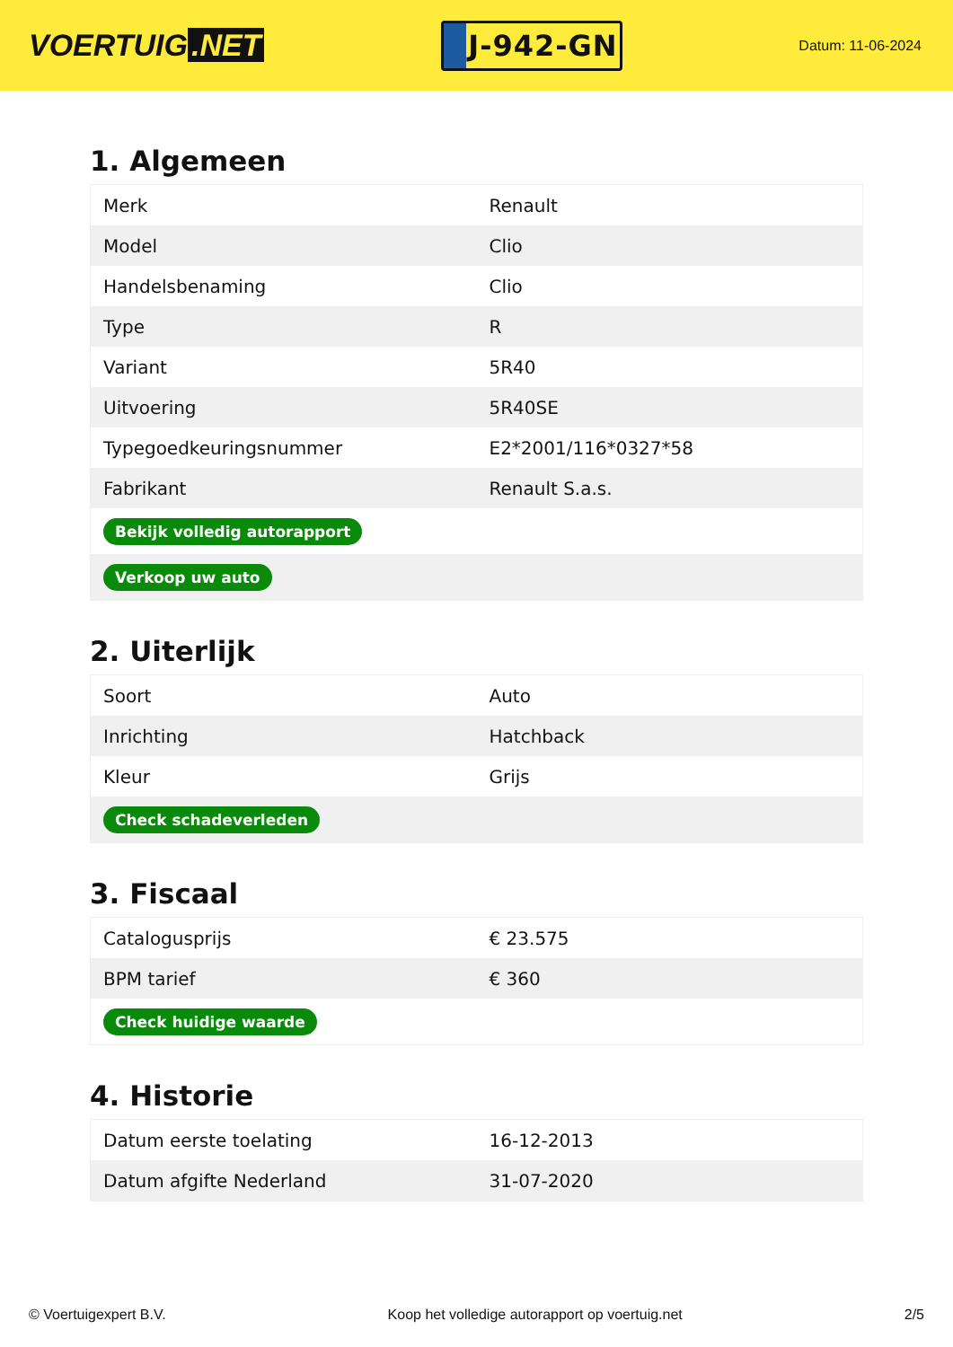VOERTUIG.NET
J-942-GN
Datum: 11-06-2024
1. Algemeen
| Merk | Renault |
| Model | Clio |
| Handelsbenaming | Clio |
| Type | R |
| Variant | 5R40 |
| Uitvoering | 5R40SE |
| Typegoedkeuringsnummer | E2*2001/116*0327*58 |
| Fabrikant | Renault S.a.s. |
| Bekijk volledig autorapport | |
| Verkoop uw auto | |
2. Uiterlijk
| Soort | Auto |
| Inrichting | Hatchback |
| Kleur | Grijs |
| Check schadeverleden | |
3. Fiscaal
| Catalogusprijs | € 23.575 |
| BPM tarief | € 360 |
| Check huidige waarde | |
4. Historie
| Datum eerste toelating | 16-12-2013 |
| Datum afgifte Nederland | 31-07-2020 |
© Voertuigexpert B.V. Koop het volledige autorapport op voertuig.net 2/5